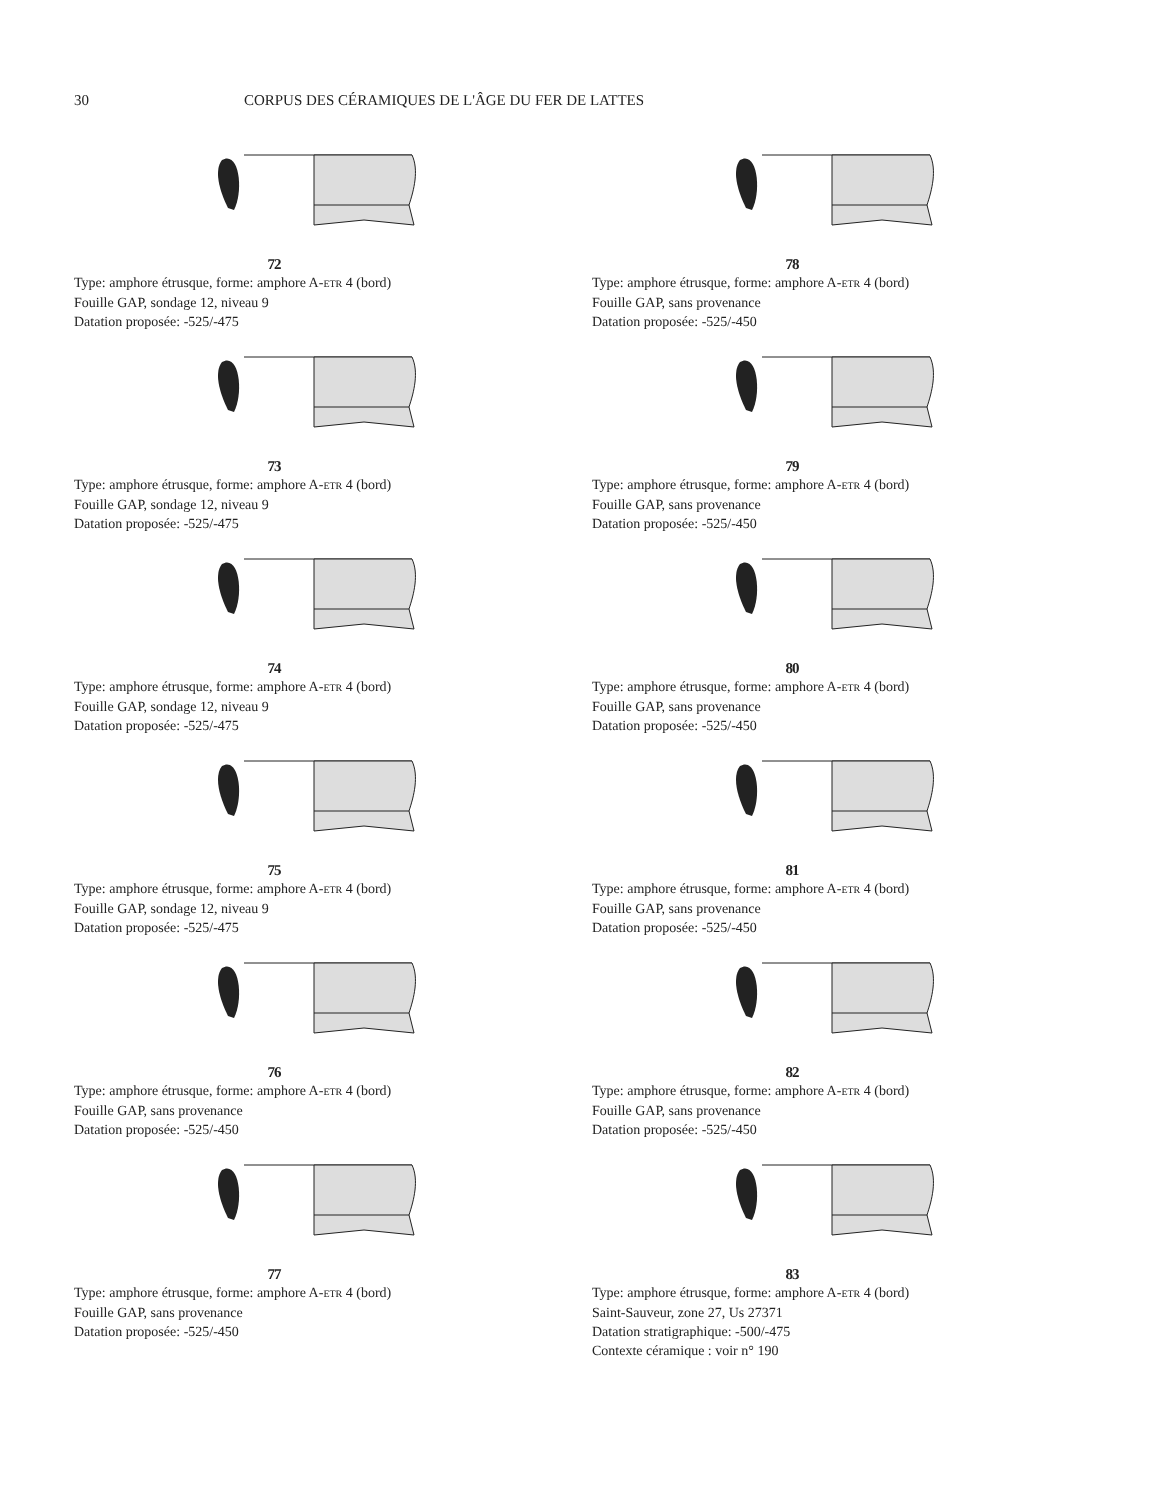30 CORPUS DES CÉRAMIQUES DE L'ÂGE DU FER DE LATTES
72
Type: amphore étrusque, forme: amphore A-ETR 4 (bord)
Fouille GAP, sondage 12, niveau 9
Datation proposée: -525/-475
73
Type: amphore étrusque, forme: amphore A-ETR 4 (bord)
Fouille GAP, sondage 12, niveau 9
Datation proposée: -525/-475
74
Type: amphore étrusque, forme: amphore A-ETR 4 (bord)
Fouille GAP, sondage 12, niveau 9
Datation proposée: -525/-475
75
Type: amphore étrusque, forme: amphore A-ETR 4 (bord)
Fouille GAP, sondage 12, niveau 9
Datation proposée: -525/-475
76
Type: amphore étrusque, forme: amphore A-ETR 4 (bord)
Fouille GAP, sans provenance
Datation proposée: -525/-450
77
Type: amphore étrusque, forme: amphore A-ETR 4 (bord)
Fouille GAP, sans provenance
Datation proposée: -525/-450
78
Type: amphore étrusque, forme: amphore A-ETR 4 (bord)
Fouille GAP, sans provenance
Datation proposée: -525/-450
79
Type: amphore étrusque, forme: amphore A-ETR 4 (bord)
Fouille GAP, sans provenance
Datation proposée: -525/-450
80
Type: amphore étrusque, forme: amphore A-ETR 4 (bord)
Fouille GAP, sans provenance
Datation proposée: -525/-450
81
Type: amphore étrusque, forme: amphore A-ETR 4 (bord)
Fouille GAP, sans provenance
Datation proposée: -525/-450
82
Type: amphore étrusque, forme: amphore A-ETR 4 (bord)
Fouille GAP, sans provenance
Datation proposée: -525/-450
83
Type: amphore étrusque, forme: amphore A-ETR 4 (bord)
Saint-Sauveur, zone 27, Us 27371
Datation stratigraphique: -500/-475
Contexte céramique : voir n° 190